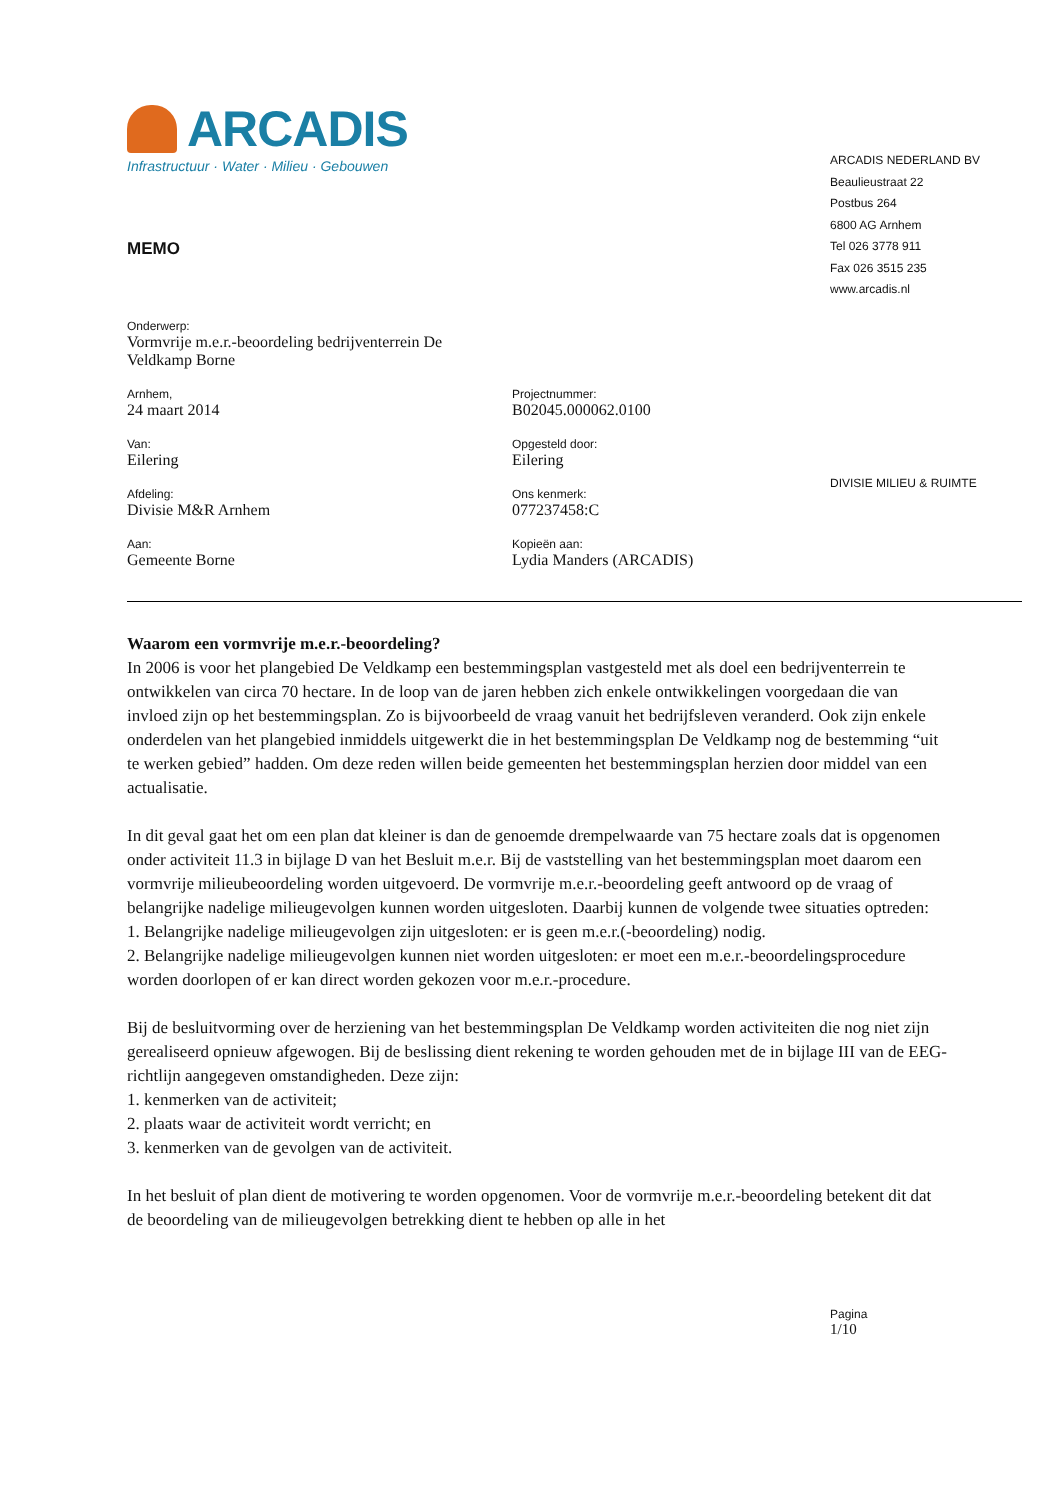ARCADIS
Infrastructuur · Water · Milieu · Gebouwen
ARCADIS NEDERLAND BV
Beaulieustraat 22
Postbus 264
6800 AG Arnhem
Tel 026 3778 911
Fax 026 3515 235
www.arcadis.nl
DIVISIE MILIEU & RUIMTE
MEMO
Onderwerp:
Vormvrije m.e.r.-beoordeling bedrijventerrein De Veldkamp Borne
Arnhem,
24 maart 2014
Projectnummer:
B02045.000062.0100
Van:
Eilering
Opgesteld door:
Eilering
Afdeling:
Divisie M&R Arnhem
Ons kenmerk:
077237458:C
Aan:
Gemeente Borne
Kopieën aan:
Lydia Manders (ARCADIS)
Waarom een vormvrije m.e.r.-beoordeling?
In 2006 is voor het plangebied De Veldkamp een bestemmingsplan vastgesteld met als doel een bedrijventerrein te ontwikkelen van circa 70 hectare. In de loop van de jaren hebben zich enkele ontwikkelingen voorgedaan die van invloed zijn op het bestemmingsplan. Zo is bijvoorbeeld de vraag vanuit het bedrijfsleven veranderd. Ook zijn enkele onderdelen van het plangebied inmiddels uitgewerkt die in het bestemmingsplan De Veldkamp nog de bestemming “uit te werken gebied” hadden. Om deze reden willen beide gemeenten het bestemmingsplan herzien door middel van een actualisatie.
In dit geval gaat het om een plan dat kleiner is dan de genoemde drempelwaarde van 75 hectare zoals dat is opgenomen onder activiteit 11.3 in bijlage D van het Besluit m.e.r. Bij de vaststelling van het bestemmingsplan moet daarom een vormvrije milieubeoordeling worden uitgevoerd. De vormvrije m.e.r.-beoordeling geeft antwoord op de vraag of belangrijke nadelige milieugevolgen kunnen worden uitgesloten. Daarbij kunnen de volgende twee situaties optreden:
1. Belangrijke nadelige milieugevolgen zijn uitgesloten: er is geen m.e.r.(-beoordeling) nodig.
2. Belangrijke nadelige milieugevolgen kunnen niet worden uitgesloten: er moet een m.e.r.-beoordelingsprocedure worden doorlopen of er kan direct worden gekozen voor m.e.r.-procedure.
Bij de besluitvorming over de herziening van het bestemmingsplan De Veldkamp worden activiteiten die nog niet zijn gerealiseerd opnieuw afgewogen. Bij de beslissing dient rekening te worden gehouden met de in bijlage III van de EEG-richtlijn aangegeven omstandigheden. Deze zijn:
1. kenmerken van de activiteit;
2. plaats waar de activiteit wordt verricht; en
3. kenmerken van de gevolgen van de activiteit.
In het besluit of plan dient de motivering te worden opgenomen. Voor de vormvrije m.e.r.-beoordeling betekent dit dat de beoordeling van de milieugevolgen betrekking dient te hebben op alle in het
Pagina
1/10